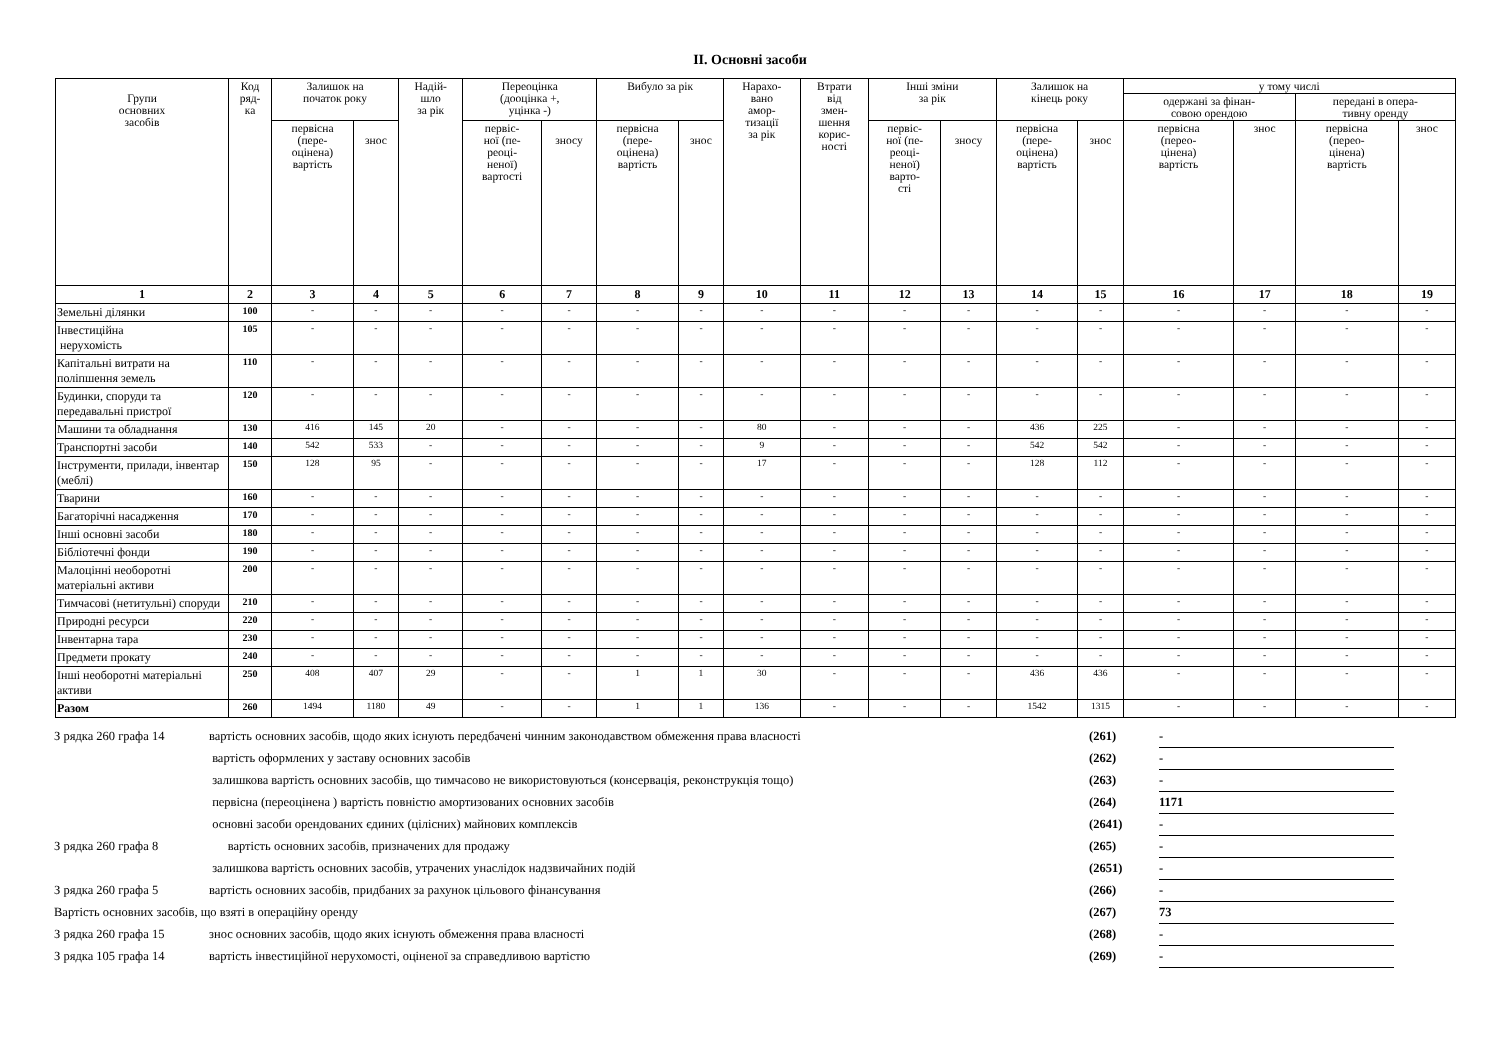ІІ. Основні засоби
| Групи основних засобів | Код ряд- ка | Залишок на початок року | | Надій- шло за рік | Переоцінка (дооцінка +, уцінка -) | | Вибуло за рік | | Нарахо- вано амор- тизації за рік | Втрати від змен- шення корис- ності | Інші зміни за рік | | Залишок на кінець року | | у тому числі | | | |
| --- | --- | --- | --- | --- | --- | --- | --- | --- | --- | --- | --- | --- | --- | --- | --- | --- | --- | --- |
| | | | | | | | | | | | | | | | одержані за фінан- совою орендою | | передані в опера- тивну оренду | |
| | | первісна (пере- оцінена) вартість | знос | | первіс- ної (пе- реоці- неної) вартості | зносу | первісна (пере- оцінена) вартість | знос | | | первіс- ної (пе- реоці- неної) варто- сті | зносу | первісна (пере- оцінена) вартість | знос | первісна (перео- цінена) вартість | знос | первісна (перео- цінена) вартість | знос |
| 1 | 2 | 3 | 4 | 5 | 6 | 7 | 8 | 9 | 10 | 11 | 12 | 13 | 14 | 15 | 16 | 17 | 18 | 19 |
| Земельні ділянки | 100 | - | - | - | - | - | - | - | - | - | - | - | - | - | - | - | - | - |
| Інвестиційна нерухомість | 105 | - | - | - | - | - | - | - | - | - | - | - | - | - | - | - | - | - |
| Капітальні витрати на поліпшення земель | 110 | - | - | - | - | - | - | - | - | - | - | - | - | - | - | - | - | - |
| Будинки, споруди та передавальні пристрої | 120 | - | - | - | - | - | - | - | - | - | - | - | - | - | - | - | - | - |
| Машини та обладнання | 130 | 416 | 145 | 20 | - | - | - | - | 80 | - | - | - | 436 | 225 | - | - | - | - |
| Транспортні засоби | 140 | 542 | 533 | - | - | - | - | - | 9 | - | - | - | 542 | 542 | - | - | - | - |
| Інструменти, прилади, інвентар (меблі) | 150 | 128 | 95 | - | - | - | - | - | 17 | - | - | - | 128 | 112 | - | - | - | - |
| Тварини | 160 | - | - | - | - | - | - | - | - | - | - | - | - | - | - | - | - | - |
| Багаторічні насадження | 170 | - | - | - | - | - | - | - | - | - | - | - | - | - | - | - | - | - |
| Інші основні засоби | 180 | - | - | - | - | - | - | - | - | - | - | - | - | - | - | - | - | - |
| Бібліотечні фонди | 190 | - | - | - | - | - | - | - | - | - | - | - | - | - | - | - | - | - |
| Малоцінні необоротні матеріальні активи | 200 | - | - | - | - | - | - | - | - | - | - | - | - | - | - | - | - | - |
| Тимчасові (нетитульні) споруди | 210 | - | - | - | - | - | - | - | - | - | - | - | - | - | - | - | - | - |
| Природні ресурси | 220 | - | - | - | - | - | - | - | - | - | - | - | - | - | - | - | - | - |
| Інвентарна тара | 230 | - | - | - | - | - | - | - | - | - | - | - | - | - | - | - | - | - |
| Предмети прокату | 240 | - | - | - | - | - | - | - | - | - | - | - | - | - | - | - | - | - |
| Інші необоротні матеріальні активи | 250 | 408 | 407 | 29 | - | - | 1 | 1 | 30 | - | - | - | 436 | 436 | - | - | - | - |
| Разом | 260 | 1494 | 1180 | 49 | - | - | 1 | 1 | 136 | - | - | - | 1542 | 1315 | - | - | - | - |
| З рядка 260 графа 14 | вартість основних засобів, щодо яких існують передбачені чинним законодавством обмеження права власності | (261) | - |
| | вартість оформлених у заставу основних засобів | (262) | - |
| | залишкова вартість основних засобів, що тимчасово не використовуються (консервація, реконструкція тощо) | (263) | - |
| | первісна (переоцінена ) вартість повністю амортизованих основних засобів | (264) | 1171 |
| | основні засоби орендованих єдиних (цілісних) майнових комплексів | (2641) | - |
| З рядка 260 графа 8 | вартість основних засобів, призначених для продажу | (265) | - |
| | залишкова вартість основних засобів, утрачених унаслідок надзвичайних подій | (2651) | - |
| З рядка 260 графа 5 | вартість основних засобів, придбаних за рахунок цільового фінансування | (266) | - |
| Вартість основних засобів, що взяті в операційну оренду | | (267) | 73 |
| З рядка 260 графа 15 | знос основних засобів, щодо яких існують обмеження права власності | (268) | - |
| З рядка 105 графа 14 | вартість інвестиційної нерухомості, оціненої за справедливою вартістю | (269) | - |